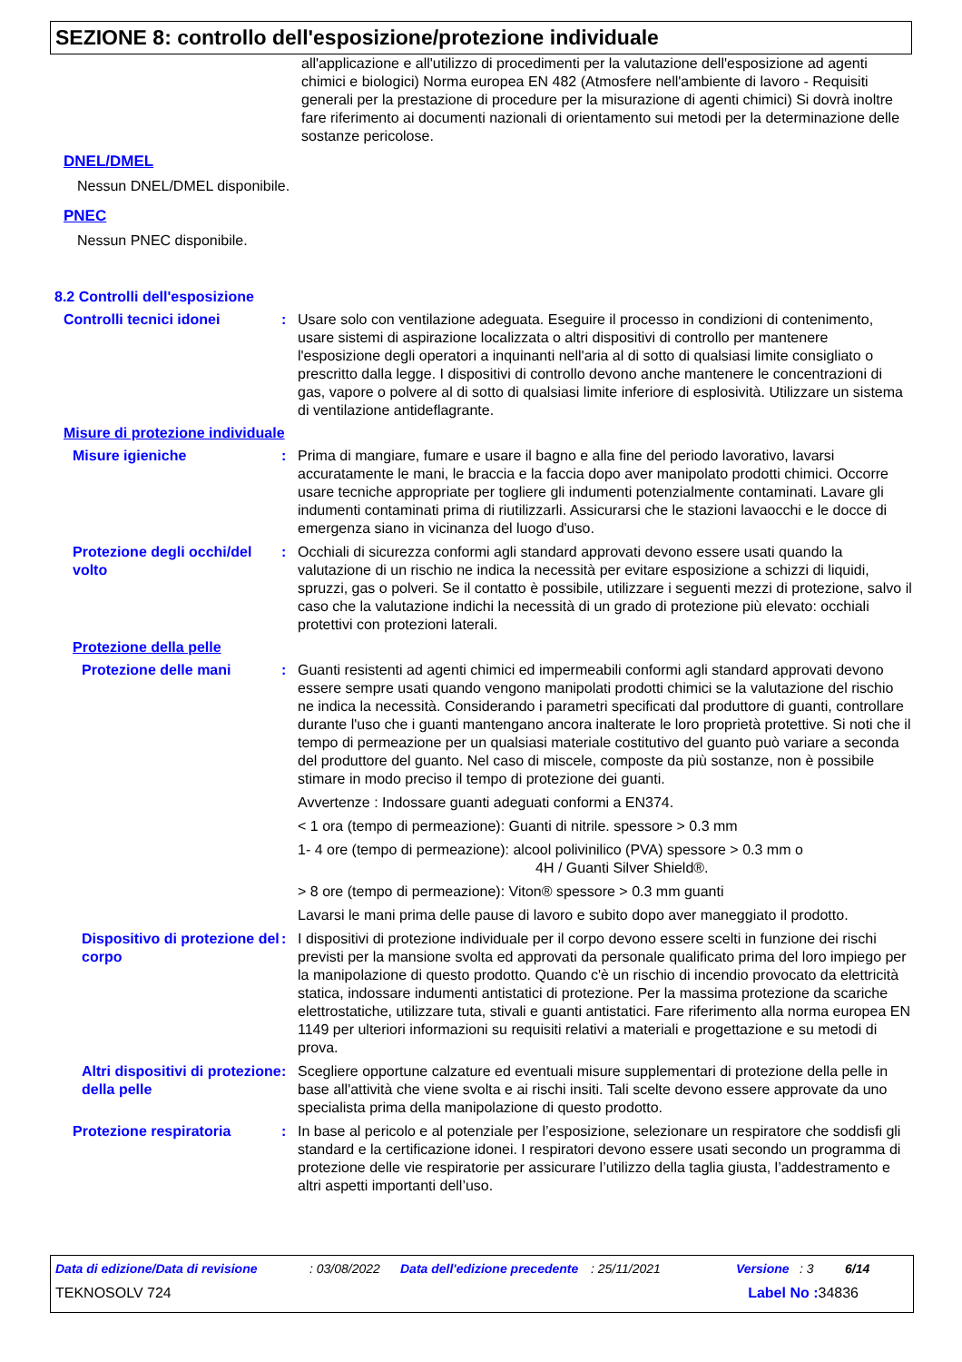SEZIONE 8: controllo dell'esposizione/protezione individuale
all'applicazione e all'utilizzo di procedimenti per la valutazione dell'esposizione ad agenti chimici e biologici) Norma europea EN 482 (Atmosfere nell'ambiente di lavoro - Requisiti generali per la prestazione di procedure per la misurazione di agenti chimici) Si dovrà inoltre fare riferimento ai documenti nazionali di orientamento sui metodi per la determinazione delle sostanze pericolose.
DNEL/DMEL
Nessun DNEL/DMEL disponibile.
PNEC
Nessun PNEC disponibile.
8.2 Controlli dell'esposizione
Controlli tecnici idonei : Usare solo con ventilazione adeguata. Eseguire il processo in condizioni di contenimento, usare sistemi di aspirazione localizzata o altri dispositivi di controllo per mantenere l'esposizione degli operatori a inquinanti nell'aria al di sotto di qualsiasi limite consigliato o prescritto dalla legge. I dispositivi di controllo devono anche mantenere le concentrazioni di gas, vapore o polvere al di sotto di qualsiasi limite inferiore di esplosività. Utilizzare un sistema di ventilazione antideflagrante.
Misure di protezione individuale
Misure igieniche : Prima di mangiare, fumare e usare il bagno e alla fine del periodo lavorativo, lavarsi accuratamente le mani, le braccia e la faccia dopo aver manipolato prodotti chimici. Occorre usare tecniche appropriate per togliere gli indumenti potenzialmente contaminati. Lavare gli indumenti contaminati prima di riutilizzarli. Assicurarsi che le stazioni lavaocchi e le docce di emergenza siano in vicinanza del luogo d'uso.
Protezione degli occhi/del volto
: Occhiali di sicurezza conformi agli standard approvati devono essere usati quando la valutazione di un rischio ne indica la necessità per evitare esposizione a schizzi di liquidi, spruzzi, gas o polveri. Se il contatto è possibile, utilizzare i seguenti mezzi di protezione, salvo il caso che la valutazione indichi la necessità di un grado di protezione più elevato: occhiali protettivi con protezioni laterali.
Protezione della pelle
Protezione delle mani : Guanti resistenti ad agenti chimici ed impermeabili conformi agli standard approvati devono essere sempre usati quando vengono manipolati prodotti chimici se la valutazione del rischio ne indica la necessità. Considerando i parametri specificati dal produttore di guanti, controllare durante l'uso che i guanti mantengano ancora inalterate le loro proprietà protettive. Si noti che il tempo di permeazione per un qualsiasi materiale costitutivo del guanto può variare a seconda del produttore del guanto. Nel caso di miscele, composte da più sostanze, non è possibile stimare in modo preciso il tempo di protezione dei guanti.
Avvertenze : Indossare guanti adeguati conformi a EN374.
< 1 ora (tempo di permeazione): Guanti di nitrile. spessore > 0.3 mm
1- 4 ore (tempo di permeazione): alcool polivinilico (PVA) spessore > 0.3 mm o
4H / Guanti Silver Shield®.
> 8 ore (tempo di permeazione): Viton® spessore > 0.3 mm guanti
Lavarsi le mani prima delle pause di lavoro e subito dopo aver maneggiato il prodotto.
Dispositivo di protezione del corpo
: I dispositivi di protezione individuale per il corpo devono essere scelti in funzione dei rischi previsti per la mansione svolta ed approvati da personale qualificato prima del loro impiego per la manipolazione di questo prodotto. Quando c'è un rischio di incendio provocato da elettricità statica, indossare indumenti antistatici di protezione. Per la massima protezione da scariche elettrostatiche, utilizzare tuta, stivali e guanti antistatici. Fare riferimento alla norma europea EN 1149 per ulteriori informazioni su requisiti relativi a materiali e progettazione e su metodi di prova.
Altri dispositivi di protezione della pelle
: Scegliere opportune calzature ed eventuali misure supplementari di protezione della pelle in base all'attività che viene svolta e ai rischi insiti. Tali scelte devono essere approvate da uno specialista prima della manipolazione di questo prodotto.
Protezione respiratoria : In base al pericolo e al potenziale per l’esposizione, selezionare un respiratore che soddisfi gli standard e la certificazione idonei. I respiratori devono essere usati secondo un programma di protezione delle vie respiratorie per assicurare l’utilizzo della taglia giusta, l’addestramento e altri aspetti importanti dell’uso.
Data di edizione/Data di revisione: 03/08/2022 Data dell'edizione precedente: 25/11/2021 Versione: 3 6/14
TEKNOSOLV 724 Label No : 34836